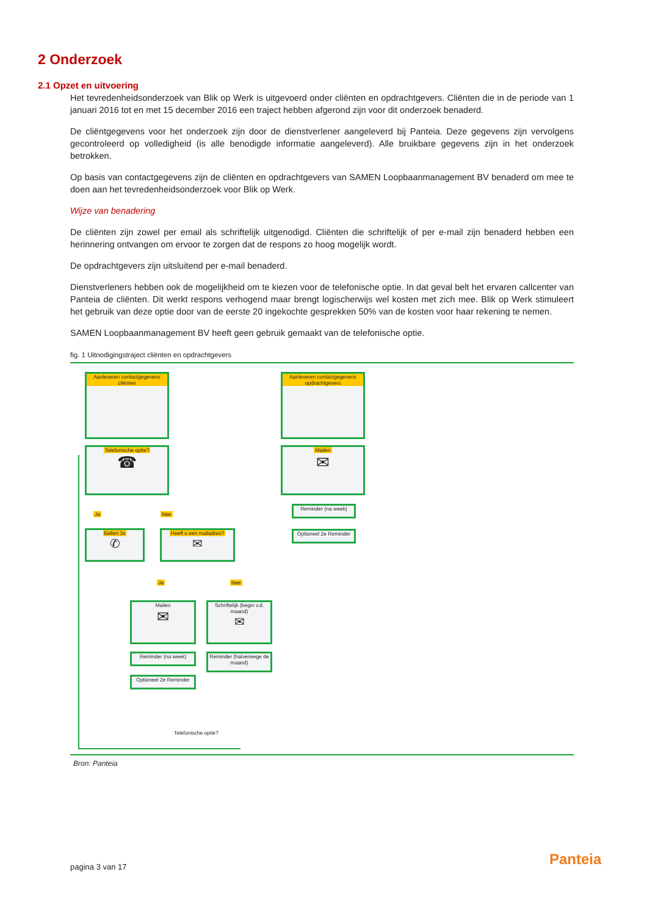2 Onderzoek
2.1 Opzet en uitvoering
Het tevredenheidsonderzoek van Blik op Werk is uitgevoerd onder cliënten en opdrachtgevers. Cliënten die in de periode van 1 januari 2016 tot en met 15 december 2016 een traject hebben afgerond zijn voor dit onderzoek benaderd.
De cliëntgegevens voor het onderzoek zijn door de dienstverlener aangeleverd bij Panteia. Deze gegevens zijn vervolgens gecontroleerd op volledigheid (is alle benodigde informatie aangeleverd). Alle bruikbare gegevens zijn in het onderzoek betrokken.
Op basis van contactgegevens zijn de cliënten en opdrachtgevers van SAMEN Loopbaanmanagement BV benaderd om mee te doen aan het tevredenheidsonderzoek voor Blik op Werk.
Wijze van benadering
De cliënten zijn zowel per email als schriftelijk uitgenodigd. Cliënten die schriftelijk of per e-mail zijn benaderd hebben een herinnering ontvangen om ervoor te zorgen dat de respons zo hoog mogelijk wordt.
De opdrachtgevers zijn uitsluitend per e-mail benaderd.
Dienstverleners hebben ook de mogelijkheid om te kiezen voor de telefonische optie. In dat geval belt het ervaren callcenter van Panteia de cliënten. Dit werkt respons verhogend maar brengt logischerwijs wel kosten met zich mee. Blik op Werk stimuleert het gebruik van deze optie door van de eerste 20 ingekochte gesprekken 50% van de kosten voor haar rekening te nemen.
SAMEN Loopbaanmanagement BV heeft geen gebruik gemaakt van de telefonische optie.
fig. 1 Uitnodigingstraject cliënten en opdrachtgevers
Aanleveren contactgegevens cliënten
Aanleveren contactgegevens opdrachtgevers
Telefonische optie?
☎
Mailen
✉
Reminder (na week)
Optioneel 2e Reminder
Ja Nee
Bellen 3x
✆
Heeft u een mailadres?
✉
Ja Nee
Mailen
✉
Schriftelijk (begin v.d. maand)
✉
Reminder (na week)
Reminder (halverwege de maand)
Optioneel 2e Reminder
Telefonische optie?
Bron: Panteia
pagina 3 van 17 Panteia